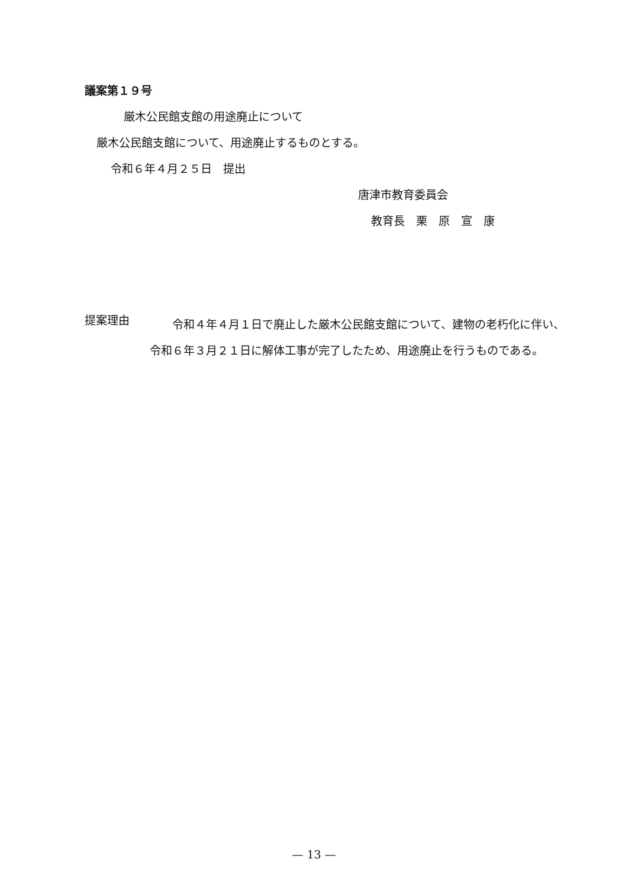議案第１９号
厳木公民館支館の用途廃止について
厳木公民館支館について、用途廃止するものとする。
令和６年４月２５日　提出
唐津市教育委員会
教育長　栗　原　宣　康
提案理由
　　令和４年４月１日で廃止した厳木公民館支館について、建物の老朽化に伴い、令和６年３月２１日に解体工事が完了したため、用途廃止を行うものである。
— 13 —